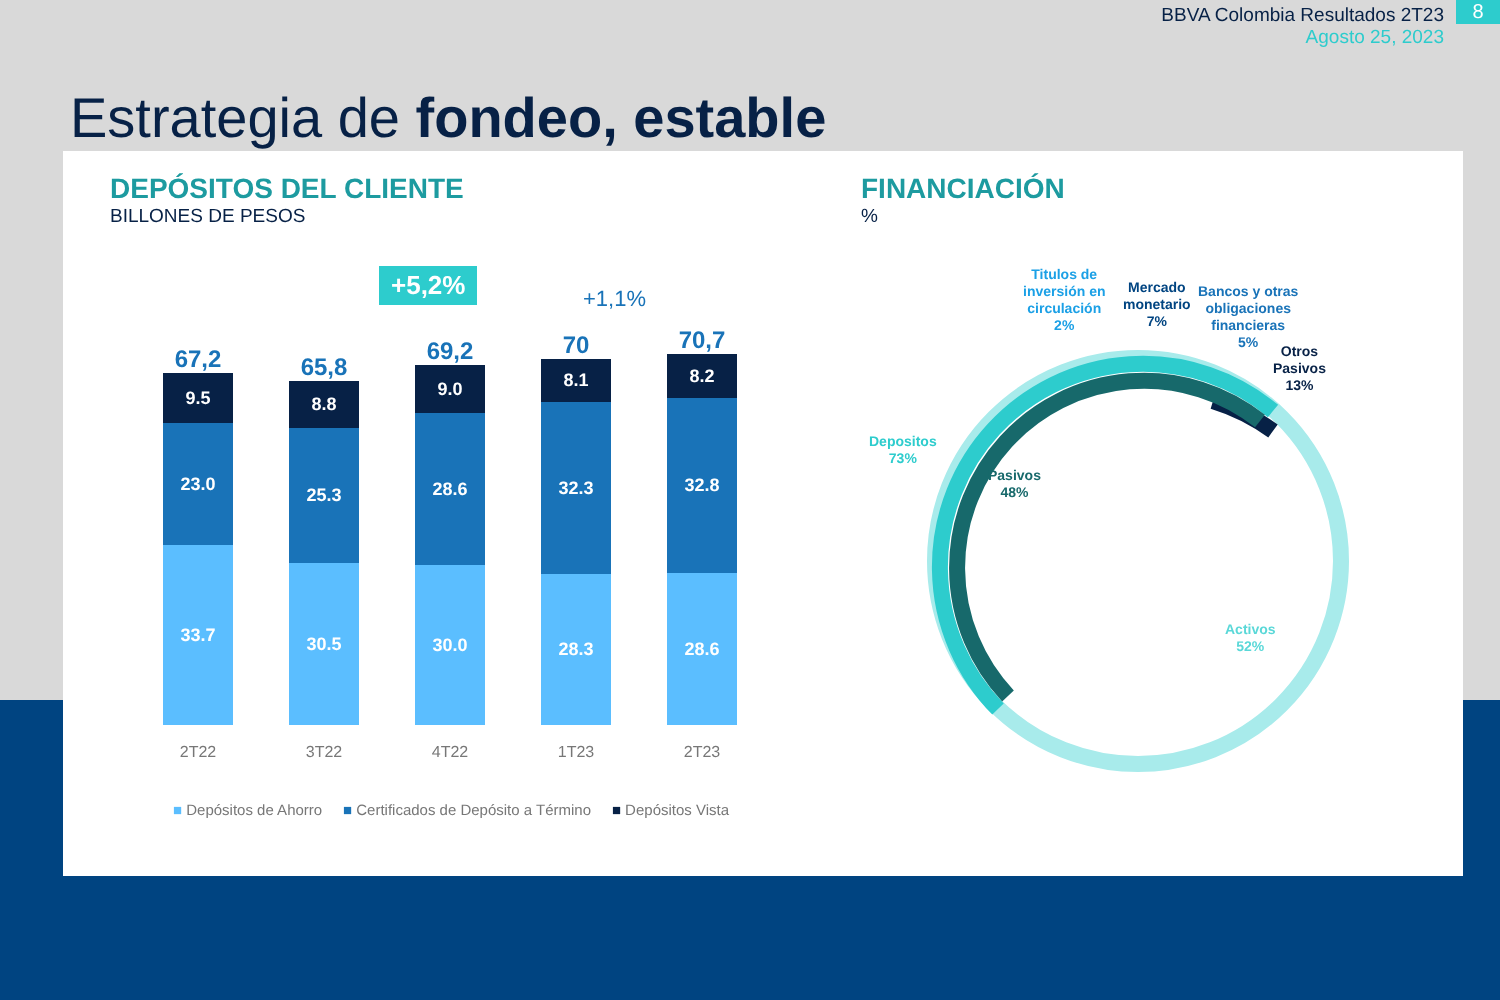BBVA Colombia Resultados 2T23
Agosto 25, 2023
8
Estrategia de fondeo, estable
DEPÓSITOS DEL CLIENTE
BILLONES DE PESOS
FINANCIACIÓN
%
+5,2%
+1,1%
67,2
9.5
23.0
33.7
2T22
65,8
8.8
25.3
30.5
3T22
69,2
9.0
28.6
30.0
4T22
70
8.1
32.3
28.3
1T23
70,7
8.2
32.8
28.6
2T23
■ Depósitos de Ahorro ■ Certificados de Depósito a Término ■ Depósitos Vista
Titulos de
inversión en
circulación
2%
Mercado
monetario
7%
Bancos y otras
obligaciones
financieras
5%
Otros
Pasivos
13%
Depositos
73%
Pasivos
48%
Activos
52%